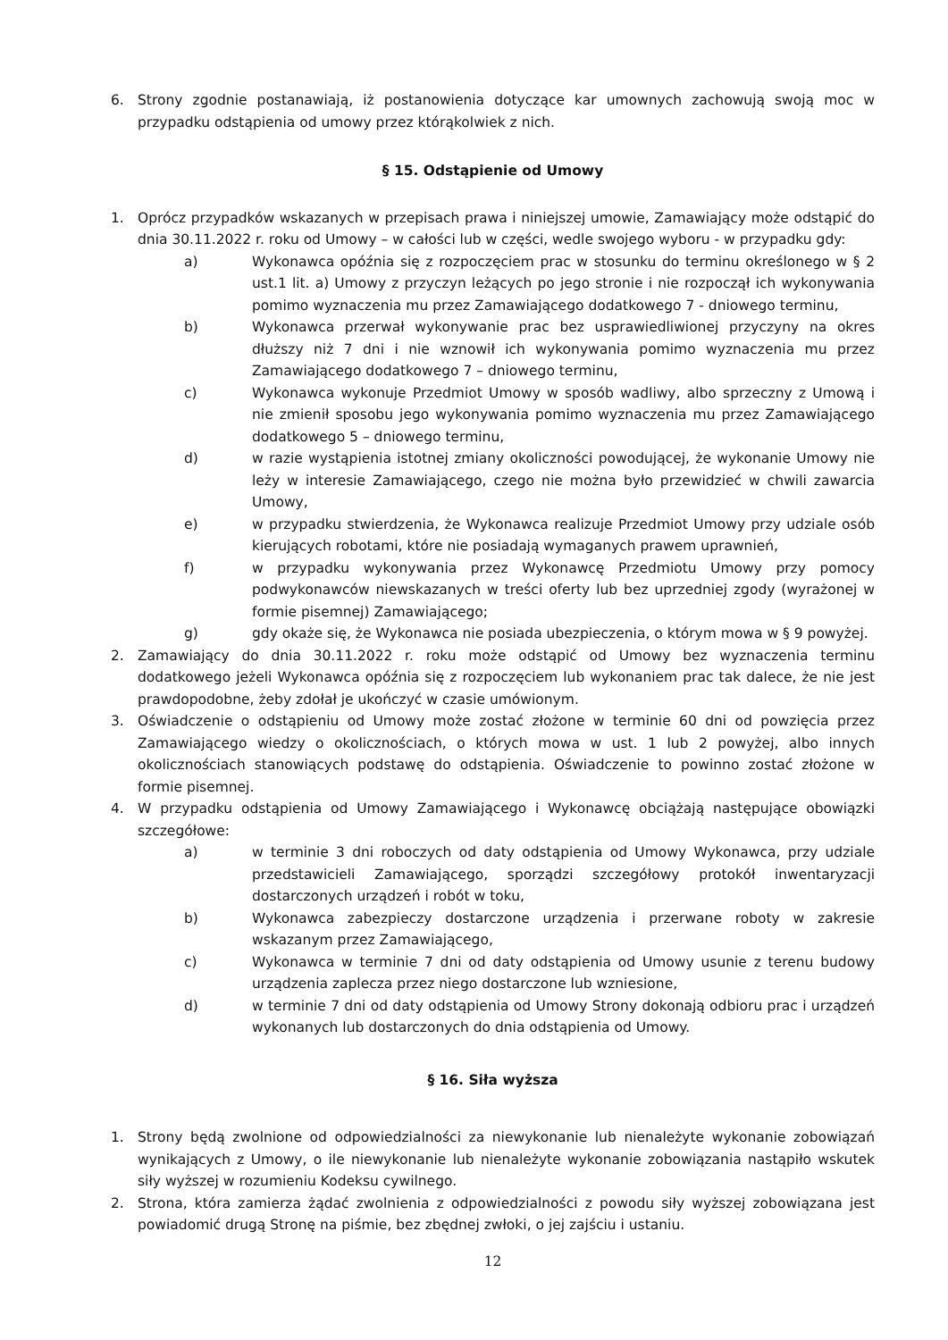6. Strony zgodnie postanawiają, iż postanowienia dotyczące kar umownych zachowują swoją moc w przypadku odstąpienia od umowy przez którąkolwiek z nich.
§ 15. Odstąpienie od Umowy
1. Oprócz przypadków wskazanych w przepisach prawa i niniejszej umowie, Zamawiający może odstąpić do dnia 30.11.2022 r. roku od Umowy – w całości lub w części, wedle swojego wyboru - w przypadku gdy:
a) Wykonawca opóźnia się z rozpoczęciem prac w stosunku do terminu określonego w § 2 ust.1 lit. a) Umowy z przyczyn leżących po jego stronie i nie rozpoczął ich wykonywania pomimo wyznaczenia mu przez Zamawiającego dodatkowego 7 - dniowego terminu,
b) Wykonawca przerwał wykonywanie prac bez usprawiedliwionej przyczyny na okres dłuższy niż 7 dni i nie wznowił ich wykonywania pomimo wyznaczenia mu przez Zamawiającego dodatkowego 7 – dniowego terminu,
c) Wykonawca wykonuje Przedmiot Umowy w sposób wadliwy, albo sprzeczny z Umową i nie zmienił sposobu jego wykonywania pomimo wyznaczenia mu przez Zamawiającego dodatkowego 5 – dniowego terminu,
d) w razie wystąpienia istotnej zmiany okoliczności powodującej, że wykonanie Umowy nie leży w interesie Zamawiającego, czego nie można było przewidzieć w chwili zawarcia Umowy,
e) w przypadku stwierdzenia, że Wykonawca realizuje Przedmiot Umowy przy udziale osób kierujących robotami, które nie posiadają wymaganych prawem uprawnień,
f) w przypadku wykonywania przez Wykonawcę Przedmiotu Umowy przy pomocy podwykonawców niewskazanych w treści oferty lub bez uprzedniej zgody (wyrażonej w formie pisemnej) Zamawiającego;
g) gdy okaże się, że Wykonawca nie posiada ubezpieczenia, o którym mowa w § 9 powyżej.
2. Zamawiający do dnia 30.11.2022 r. roku może odstąpić od Umowy bez wyznaczenia terminu dodatkowego jeżeli Wykonawca opóźnia się z rozpoczęciem lub wykonaniem prac tak dalece, że nie jest prawdopodobne, żeby zdołał je ukończyć w czasie umówionym.
3. Oświadczenie o odstąpieniu od Umowy może zostać złożone w terminie 60 dni od powzięcia przez Zamawiającego wiedzy o okolicznościach, o których mowa w ust. 1 lub 2 powyżej, albo innych okolicznościach stanowiących podstawę do odstąpienia. Oświadczenie to powinno zostać złożone w formie pisemnej.
4. W przypadku odstąpienia od Umowy Zamawiającego i Wykonawcę obciążają następujące obowiązki szczegółowe:
a) w terminie 3 dni roboczych od daty odstąpienia od Umowy Wykonawca, przy udziale przedstawicieli Zamawiającego, sporządzi szczegółowy protokół inwentaryzacji dostarczonych urządzeń i robót w toku,
b) Wykonawca zabezpieczy dostarczone urządzenia i przerwane roboty w zakresie wskazanym przez Zamawiającego,
c) Wykonawca w terminie 7 dni od daty odstąpienia od Umowy usunie z terenu budowy urządzenia zaplecza przez niego dostarczone lub wzniesione,
d) w terminie 7 dni od daty odstąpienia od Umowy Strony dokonają odbioru prac i urządzeń wykonanych lub dostarczonych do dnia odstąpienia od Umowy.
§ 16. Siła wyższa
1. Strony będą zwolnione od odpowiedzialności za niewykonanie lub nienależyte wykonanie zobowiązań wynikających z Umowy, o ile niewykonanie lub nienależyte wykonanie zobowiązania nastąpiło wskutek siły wyższej w rozumieniu Kodeksu cywilnego.
2. Strona, która zamierza żądać zwolnienia z odpowiedzialności z powodu siły wyższej zobowiązana jest powiadomić drugą Stronę na piśmie, bez zbędnej zwłoki, o jej zajściu i ustaniu.
12